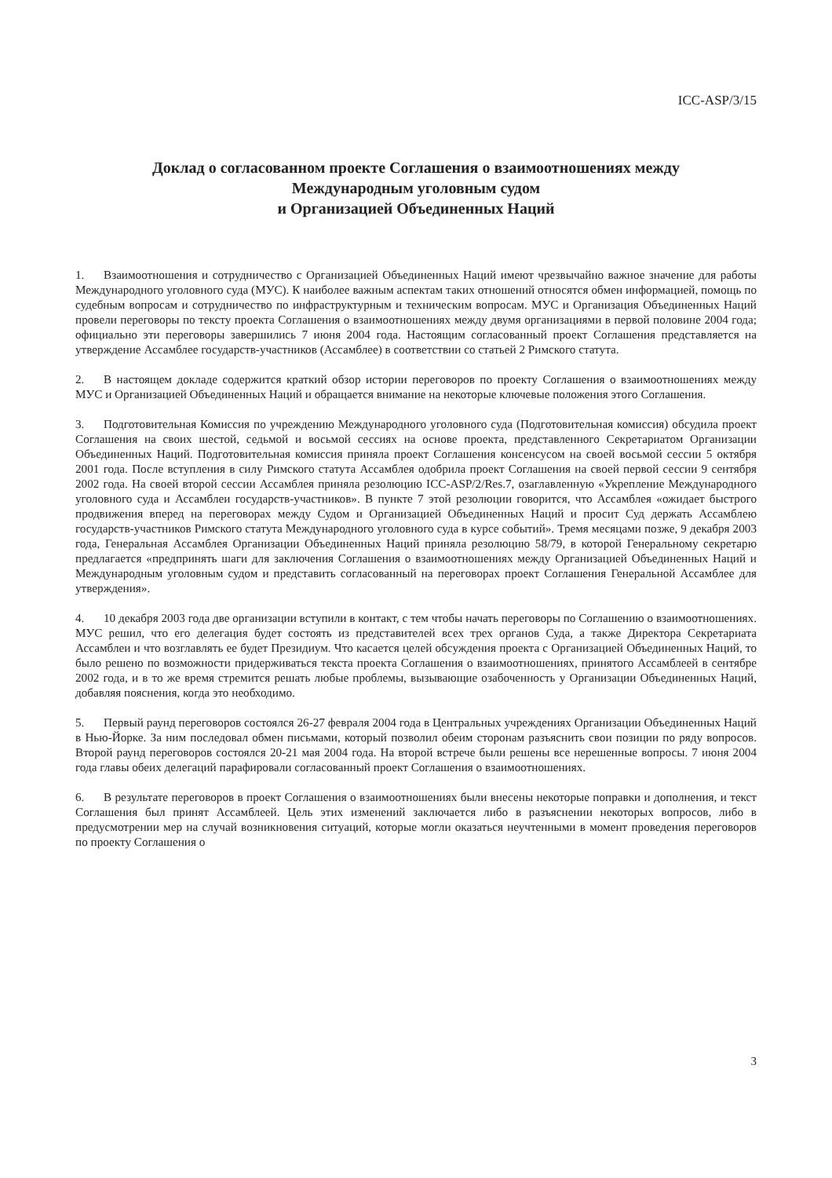ICC-ASP/3/15
Доклад о согласованном проекте Соглашения о взаимоотношениях между
Международным уголовным судом
и Организацией Объединенных Наций
1. Взаимоотношения и сотрудничество с Организацией Объединенных Наций имеют чрезвычайно важное значение для работы Международного уголовного суда (МУС). К наиболее важным аспектам таких отношений относятся обмен информацией, помощь по судебным вопросам и сотрудничество по инфраструктурным и техническим вопросам. МУС и Организация Объединенных Наций провели переговоры по тексту проекта Соглашения о взаимоотношениях между двумя организациями в первой половине 2004 года; официально эти переговоры завершились 7 июня 2004 года. Настоящим согласованный проект Соглашения представляется на утверждение Ассамблее государств-участников (Ассамблее) в соответствии со статьей 2 Римского статута.
2. В настоящем докладе содержится краткий обзор истории переговоров по проекту Соглашения о взаимоотношениях между МУС и Организацией Объединенных Наций и обращается внимание на некоторые ключевые положения этого Соглашения.
3. Подготовительная Комиссия по учреждению Международного уголовного суда (Подготовительная комиссия) обсудила проект Соглашения на своих шестой, седьмой и восьмой сессиях на основе проекта, представленного Секретариатом Организации Объединенных Наций. Подготовительная комиссия приняла проект Соглашения консенсусом на своей восьмой сессии 5 октября 2001 года. После вступления в силу Римского статута Ассамблея одобрила проект Соглашения на своей первой сессии 9 сентября 2002 года. На своей второй сессии Ассамблея приняла резолюцию ICC-ASP/2/Res.7, озаглавленную «Укрепление Международного уголовного суда и Ассамблеи государств-участников». В пункте 7 этой резолюции говорится, что Ассамблея «ожидает быстрого продвижения вперед на переговорах между Судом и Организацией Объединенных Наций и просит Суд держать Ассамблею государств-участников Римского статута Международного уголовного суда в курсе событий». Тремя месяцами позже, 9 декабря 2003 года, Генеральная Ассамблея Организации Объединенных Наций приняла резолюцию 58/79, в которой Генеральному секретарю предлагается «предпринять шаги для заключения Соглашения о взаимоотношениях между Организацией Объединенных Наций и Международным уголовным судом и представить согласованный на переговорах проект Соглашения Генеральной Ассамблее для утверждения».
4. 10 декабря 2003 года две организации вступили в контакт, с тем чтобы начать переговоры по Соглашению о взаимоотношениях. МУС решил, что его делегация будет состоять из представителей всех трех органов Суда, а также Директора Секретариата Ассамблеи и что возглавлять ее будет Президиум. Что касается целей обсуждения проекта с Организацией Объединенных Наций, то было решено по возможности придерживаться текста проекта Соглашения о взаимоотношениях, принятого Ассамблеей в сентябре 2002 года, и в то же время стремится решать любые проблемы, вызывающие озабоченность у Организации Объединенных Наций, добавляя пояснения, когда это необходимо.
5. Первый раунд переговоров состоялся 26-27 февраля 2004 года в Центральных учреждениях Организации Объединенных Наций в Нью-Йорке. За ним последовал обмен письмами, который позволил обеим сторонам разъяснить свои позиции по ряду вопросов. Второй раунд переговоров состоялся 20-21 мая 2004 года. На второй встрече были решены все нерешенные вопросы. 7 июня 2004 года главы обеих делегаций парафировали согласованный проект Соглашения о взаимоотношениях.
6. В результате переговоров в проект Соглашения о взаимоотношениях были внесены некоторые поправки и дополнения, и текст Соглашения был принят Ассамблеей. Цель этих изменений заключается либо в разъяснении некоторых вопросов, либо в предусмотрении мер на случай возникновения ситуаций, которые могли оказаться неучтенными в момент проведения переговоров по проекту Соглашения о
3